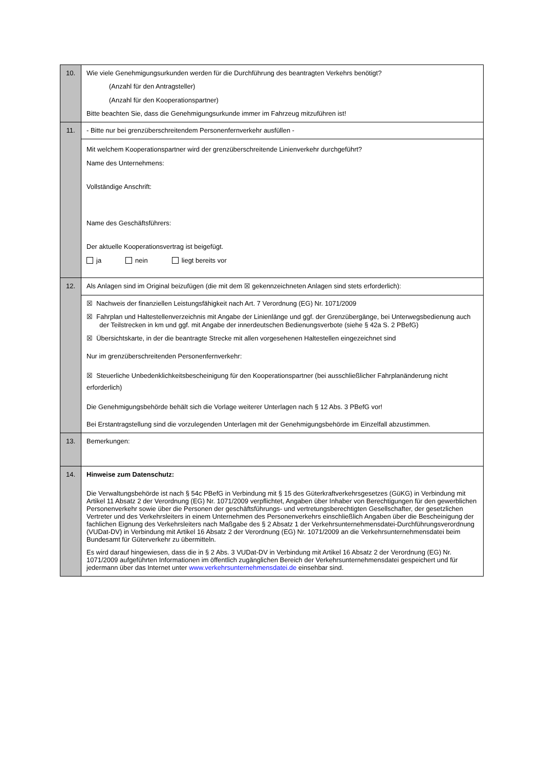| 10. | Wie viele Genehmigungsurkunden werden für die Durchführung des beantragten Verkehrs benötigt? (Anzahl für den Antragsteller) (Anzahl für den Kooperationspartner) Bitte beachten Sie, dass die Genehmigungsurkunde immer im Fahrzeug mitzuführen ist! |
| 11. | - Bitte nur bei grenzüberschreitendem Personenfernverkehr ausfüllen - |
| | Mit welchem Kooperationspartner wird der grenzüberschreitende Linienverkehr durchgeführt? Name des Unternehmens: Vollständige Anschrift: Name des Geschäftsführers: Der aktuelle Kooperationsvertrag ist beigefügt. ja nein liegt bereits vor |
| 12. | Als Anlagen sind im Original beizufügen (die mit dem ☒ gekennzeichneten Anlagen sind stets erforderlich): |
| | ☒ Nachweis der finanziellen Leistungsfähigkeit nach Art. 7 Verordnung (EG) Nr. 1071/2009 ☒ Fahrplan und Haltestellenverzeichnis mit Angabe der Linienlänge und ggf. der Grenzübergänge, bei Unterwegsbedienung auch der Teilstrecken in km und ggf. mit Angabe der innerdeutschen Bedienungsverbote (siehe § 42a S. 2 PBefG) ☒ Übersichtskarte, in der die beantragte Strecke mit allen vorgesehenen Haltestellen eingezeichnet sind Nur im grenzüberschreitenden Personenfernverkehr: ☒ Steuerliche Unbedenklichkeitsbescheinigung für den Kooperationspartner (bei ausschließlicher Fahrplanänderung nicht erforderlich) Die Genehmigungsbehörde behält sich die Vorlage weiterer Unterlagen nach § 12 Abs. 3 PBefG vor! Bei Erstantragstellung sind die vorzulegenden Unterlagen mit der Genehmigungsbehörde im Einzelfall abzustimmen. |
| 13. | Bemerkungen: |
| 14. | Hinweise zum Datenschutz: Die Verwaltungsbehörde ist nach § 54c PBefG in Verbindung mit § 15 des Güterkraftverkehrsgesetzes (GüKG) in Verbindung mit Artikel 11 Absatz 2 der Verordnung (EG) Nr. 1071/2009 verpflichtet, Angaben über Inhaber von Berechtigungen für den gewerblichen Personenverkehr sowie über die Personen der geschäftsführungs- und vertretungsberechtigten Gesellschafter, der gesetzlichen Vertreter und des Verkehrsleiters in einem Unternehmen des Personenverkehrs einschließlich Angaben über die Bescheinigung der fachlichen Eignung des Verkehrsleiters nach Maßgabe des § 2 Absatz 1 der Verkehrsunternehmensdatei-Durchführungsverordnung (VUDat-DV) in Verbindung mit Artikel 16 Absatz 2 der Verordnung (EG) Nr. 1071/2009 an die Verkehrsunternehmensdatei beim Bundesamt für Güterverkehr zu übermitteln. Es wird darauf hingewiesen, dass die in § 2 Abs. 3 VUDat-DV in Verbindung mit Artikel 16 Absatz 2 der Verordnung (EG) Nr. 1071/2009 aufgeführten Informationen im öffentlich zugänglichen Bereich der Verkehrsunternehmensdatei gespeichert und für jedermann über das Internet unter www.verkehrsunternehmensdatei.de einsehbar sind. |